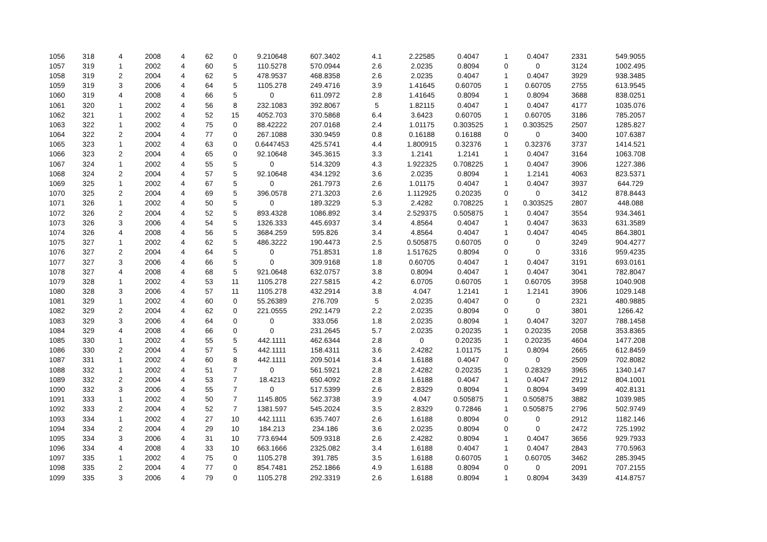| 1056 | 318 | 4 | 2008 | 4 | 62 | 0 | 9.210648 | 607.3402 | 4.1 | 2.22585 | 0.4047 | 1 | 0.4047 | 2331 | 549.9055 |
| 1057 | 319 | 1 | 2002 | 4 | 60 | 5 | 110.5278 | 570.0944 | 2.6 | 2.0235 | 0.8094 | 0 | 0 | 3124 | 1002.495 |
| 1058 | 319 | 2 | 2004 | 4 | 62 | 5 | 478.9537 | 468.8358 | 2.6 | 2.0235 | 0.4047 | 1 | 0.4047 | 3929 | 938.3485 |
| 1059 | 319 | 3 | 2006 | 4 | 64 | 5 | 1105.278 | 249.4716 | 3.9 | 1.41645 | 0.60705 | 1 | 0.60705 | 2755 | 613.9545 |
| 1060 | 319 | 4 | 2008 | 4 | 66 | 5 | 0 | 611.0972 | 2.8 | 1.41645 | 0.8094 | 1 | 0.8094 | 3688 | 838.0251 |
| 1061 | 320 | 1 | 2002 | 4 | 56 | 8 | 232.1083 | 392.8067 | 5 | 1.82115 | 0.4047 | 1 | 0.4047 | 4177 | 1035.076 |
| 1062 | 321 | 1 | 2002 | 4 | 52 | 15 | 4052.703 | 370.5868 | 6.4 | 3.6423 | 0.60705 | 1 | 0.60705 | 3186 | 785.2057 |
| 1063 | 322 | 1 | 2002 | 4 | 75 | 0 | 88.42222 | 207.0168 | 2.4 | 1.01175 | 0.303525 | 1 | 0.303525 | 2507 | 1285.827 |
| 1064 | 322 | 2 | 2004 | 4 | 77 | 0 | 267.1088 | 330.9459 | 0.8 | 0.16188 | 0.16188 | 0 | 0 | 3400 | 107.6387 |
| 1065 | 323 | 1 | 2002 | 4 | 63 | 0 | 0.6447453 | 425.5741 | 4.4 | 1.800915 | 0.32376 | 1 | 0.32376 | 3737 | 1414.521 |
| 1066 | 323 | 2 | 2004 | 4 | 65 | 0 | 92.10648 | 345.3615 | 3.3 | 1.2141 | 1.2141 | 1 | 0.4047 | 3164 | 1063.708 |
| 1067 | 324 | 1 | 2002 | 4 | 55 | 5 | 0 | 514.3209 | 4.3 | 1.922325 | 0.708225 | 1 | 0.4047 | 3906 | 1227.386 |
| 1068 | 324 | 2 | 2004 | 4 | 57 | 5 | 92.10648 | 434.1292 | 3.6 | 2.0235 | 0.8094 | 1 | 1.2141 | 4063 | 823.5371 |
| 1069 | 325 | 1 | 2002 | 4 | 67 | 5 | 0 | 261.7973 | 2.6 | 1.01175 | 0.4047 | 1 | 0.4047 | 3937 | 644.729 |
| 1070 | 325 | 2 | 2004 | 4 | 69 | 5 | 396.0578 | 271.3203 | 2.6 | 1.112925 | 0.20235 | 0 | 0 | 3412 | 878.8443 |
| 1071 | 326 | 1 | 2002 | 4 | 50 | 5 | 0 | 189.3229 | 5.3 | 2.4282 | 0.708225 | 1 | 0.303525 | 2807 | 448.088 |
| 1072 | 326 | 2 | 2004 | 4 | 52 | 5 | 893.4328 | 1086.892 | 3.4 | 2.529375 | 0.505875 | 1 | 0.4047 | 3554 | 934.3461 |
| 1073 | 326 | 3 | 2006 | 4 | 54 | 5 | 1326.333 | 445.6937 | 3.4 | 4.8564 | 0.4047 | 1 | 0.4047 | 3633 | 631.3589 |
| 1074 | 326 | 4 | 2008 | 4 | 56 | 5 | 3684.259 | 595.826 | 3.4 | 4.8564 | 0.4047 | 1 | 0.4047 | 4045 | 864.3801 |
| 1075 | 327 | 1 | 2002 | 4 | 62 | 5 | 486.3222 | 190.4473 | 2.5 | 0.505875 | 0.60705 | 0 | 0 | 3249 | 904.4277 |
| 1076 | 327 | 2 | 2004 | 4 | 64 | 5 | 0 | 751.8531 | 1.8 | 1.517625 | 0.8094 | 0 | 0 | 3316 | 959.4235 |
| 1077 | 327 | 3 | 2006 | 4 | 66 | 5 | 0 | 309.9168 | 1.8 | 0.60705 | 0.4047 | 1 | 0.4047 | 3191 | 693.0161 |
| 1078 | 327 | 4 | 2008 | 4 | 68 | 5 | 921.0648 | 632.0757 | 3.8 | 0.8094 | 0.4047 | 1 | 0.4047 | 3041 | 782.8047 |
| 1079 | 328 | 1 | 2002 | 4 | 53 | 11 | 1105.278 | 227.5815 | 4.2 | 6.0705 | 0.60705 | 1 | 0.60705 | 3958 | 1040.908 |
| 1080 | 328 | 3 | 2006 | 4 | 57 | 11 | 1105.278 | 432.2914 | 3.8 | 4.047 | 1.2141 | 1 | 1.2141 | 3906 | 1029.148 |
| 1081 | 329 | 1 | 2002 | 4 | 60 | 0 | 55.26389 | 276.709 | 5 | 2.0235 | 0.4047 | 0 | 0 | 2321 | 480.9885 |
| 1082 | 329 | 2 | 2004 | 4 | 62 | 0 | 221.0555 | 292.1479 | 2.2 | 2.0235 | 0.8094 | 0 | 0 | 3801 | 1266.42 |
| 1083 | 329 | 3 | 2006 | 4 | 64 | 0 | 0 | 333.056 | 1.8 | 2.0235 | 0.8094 | 1 | 0.4047 | 3207 | 788.1458 |
| 1084 | 329 | 4 | 2008 | 4 | 66 | 0 | 0 | 231.2645 | 5.7 | 2.0235 | 0.20235 | 1 | 0.20235 | 2058 | 353.8365 |
| 1085 | 330 | 1 | 2002 | 4 | 55 | 5 | 442.1111 | 462.6344 | 2.8 | 0 | 0.20235 | 1 | 0.20235 | 4604 | 1477.208 |
| 1086 | 330 | 2 | 2004 | 4 | 57 | 5 | 442.1111 | 158.4311 | 3.6 | 2.4282 | 1.01175 | 1 | 0.8094 | 2665 | 612.8459 |
| 1087 | 331 | 1 | 2002 | 4 | 60 | 8 | 442.1111 | 209.5014 | 3.4 | 1.6188 | 0.4047 | 0 | 0 | 2509 | 702.8082 |
| 1088 | 332 | 1 | 2002 | 4 | 51 | 7 | 0 | 561.5921 | 2.8 | 2.4282 | 0.20235 | 1 | 0.28329 | 3965 | 1340.147 |
| 1089 | 332 | 2 | 2004 | 4 | 53 | 7 | 18.4213 | 650.4092 | 2.8 | 1.6188 | 0.4047 | 1 | 0.4047 | 2912 | 804.1001 |
| 1090 | 332 | 3 | 2006 | 4 | 55 | 7 | 0 | 517.5399 | 2.6 | 2.8329 | 0.8094 | 1 | 0.8094 | 3499 | 402.8131 |
| 1091 | 333 | 1 | 2002 | 4 | 50 | 7 | 1145.805 | 562.3738 | 3.9 | 4.047 | 0.505875 | 1 | 0.505875 | 3882 | 1039.985 |
| 1092 | 333 | 2 | 2004 | 4 | 52 | 7 | 1381.597 | 545.2024 | 3.5 | 2.8329 | 0.72846 | 1 | 0.505875 | 2796 | 502.9749 |
| 1093 | 334 | 1 | 2002 | 4 | 27 | 10 | 442.1111 | 635.7407 | 2.6 | 1.6188 | 0.8094 | 0 | 0 | 2912 | 1182.146 |
| 1094 | 334 | 2 | 2004 | 4 | 29 | 10 | 184.213 | 234.186 | 3.6 | 2.0235 | 0.8094 | 0 | 0 | 2472 | 725.1992 |
| 1095 | 334 | 3 | 2006 | 4 | 31 | 10 | 773.6944 | 509.9318 | 2.6 | 2.4282 | 0.8094 | 1 | 0.4047 | 3656 | 929.7933 |
| 1096 | 334 | 4 | 2008 | 4 | 33 | 10 | 663.1666 | 2325.082 | 3.4 | 1.6188 | 0.4047 | 1 | 0.4047 | 2843 | 770.5963 |
| 1097 | 335 | 1 | 2002 | 4 | 75 | 0 | 1105.278 | 391.785 | 3.5 | 1.6188 | 0.60705 | 1 | 0.60705 | 3462 | 285.3945 |
| 1098 | 335 | 2 | 2004 | 4 | 77 | 0 | 854.7481 | 252.1866 | 4.9 | 1.6188 | 0.8094 | 0 | 0 | 2091 | 707.2155 |
| 1099 | 335 | 3 | 2006 | 4 | 79 | 0 | 1105.278 | 292.3319 | 2.6 | 1.6188 | 0.8094 | 1 | 0.8094 | 3439 | 414.8757 |